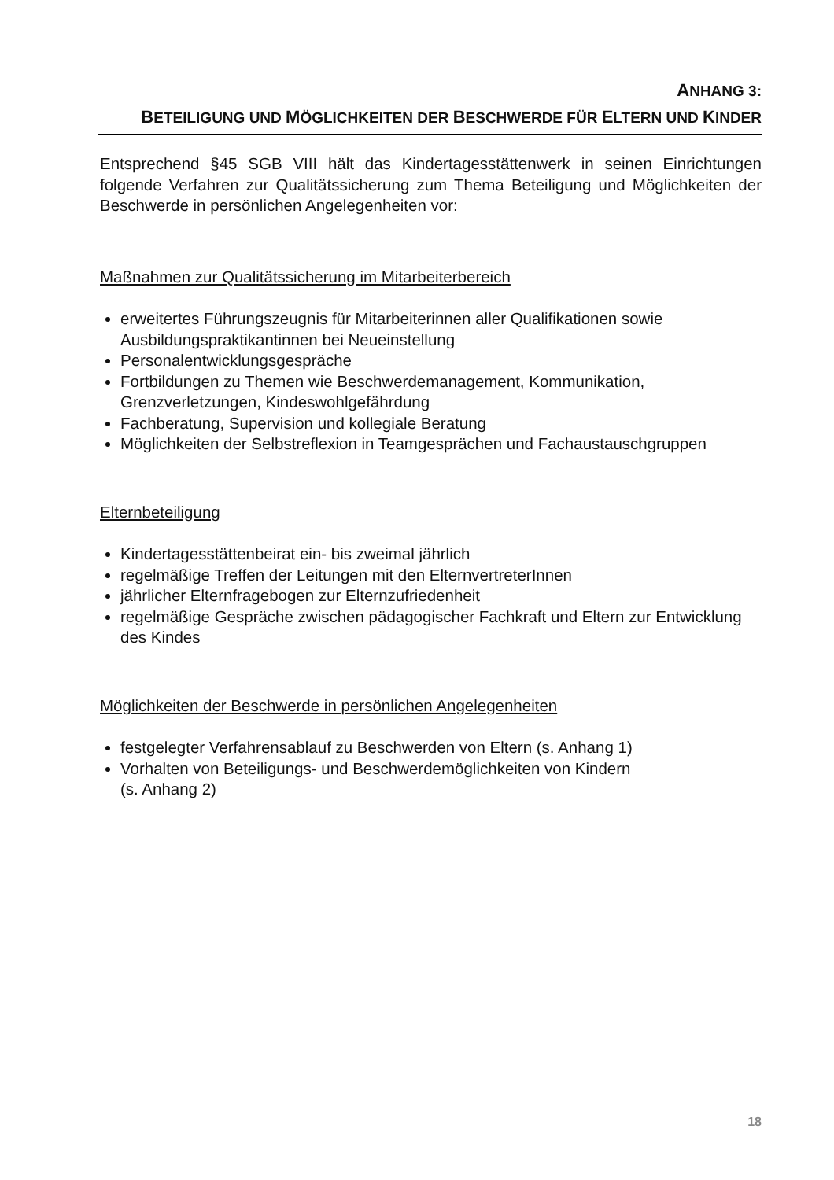ANHANG 3:
BETEILIGUNG UND MÖGLICHKEITEN DER BESCHWERDE FÜR ELTERN UND KINDER
Entsprechend §45 SGB VIII hält das Kindertagesstättenwerk in seinen Einrichtungen folgende Verfahren zur Qualitätssicherung zum Thema Beteiligung und Möglichkeiten der Beschwerde in persönlichen Angelegenheiten vor:
Maßnahmen zur Qualitätssicherung im Mitarbeiterbereich
erweitertes Führungszeugnis für Mitarbeiterinnen aller Qualifikationen sowie Ausbildungspraktikantinnen bei Neueinstellung
Personalentwicklungsgespräche
Fortbildungen zu Themen wie Beschwerdemanagement, Kommunikation, Grenzverletzungen, Kindeswohlgefährdung
Fachberatung, Supervision und kollegiale Beratung
Möglichkeiten der Selbstreflexion in Teamgesprächen und Fachaustauschgruppen
Elternbeteiligung
Kindertagesstättenbeirat ein- bis zweimal jährlich
regelmäßige Treffen der Leitungen mit den ElternvertreterInnen
jährlicher Elternfragebogen zur Elternzufriedenheit
regelmäßige Gespräche zwischen pädagogischer Fachkraft und Eltern zur Entwicklung des Kindes
Möglichkeiten der Beschwerde in persönlichen Angelegenheiten
festgelegter Verfahrensablauf zu Beschwerden von Eltern (s. Anhang 1)
Vorhalten von Beteiligungs- und Beschwerdemöglichkeiten von Kindern
(s. Anhang 2)
18